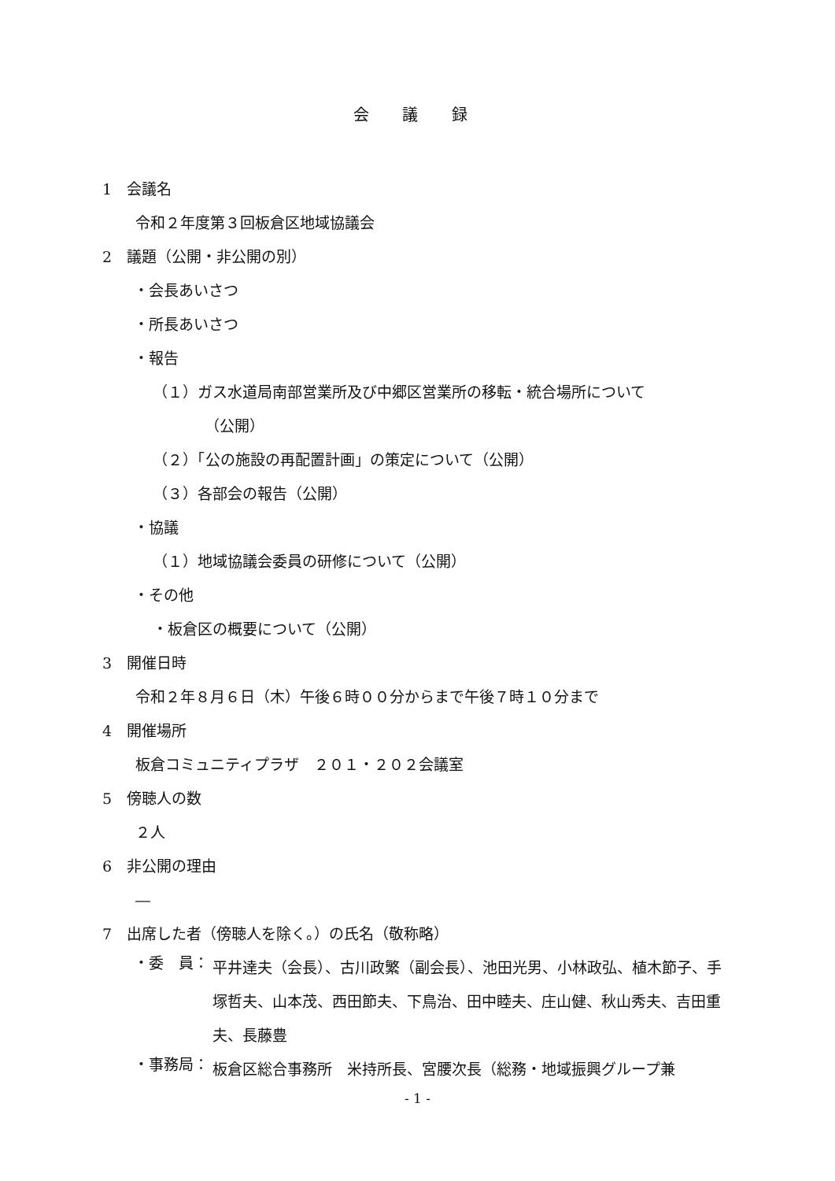会 議 録
1　会議名
令和２年度第３回板倉区地域協議会
2　議題（公開・非公開の別）
・会長あいさつ
・所長あいさつ
・報告
（１）ガス水道局南部営業所及び中郷区営業所の移転・統合場所について
（公開）
（２）「公の施設の再配置計画」の策定について（公開）
（３）各部会の報告（公開）
・協議
（１）地域協議会委員の研修について（公開）
・その他
・板倉区の概要について（公開）
3　開催日時
令和２年８月６日（木）午後６時００分からまで午後７時１０分まで
4　開催場所
板倉コミュニティプラザ　２０１・２０２会議室
5　傍聴人の数
２人
6　非公開の理由
―
7　出席した者（傍聴人を除く。）の氏名（敬称略）
・委　員：
平井達夫（会長）、古川政繁（副会長）、池田光男、小林政弘、植木節子、手塚哲夫、山本茂、西田節夫、下鳥治、田中睦夫、庄山健、秋山秀夫、吉田重夫、長藤豊
・事務局：
板倉区総合事務所　米持所長、宮腰次長（総務・地域振興グループ兼
- 1 -